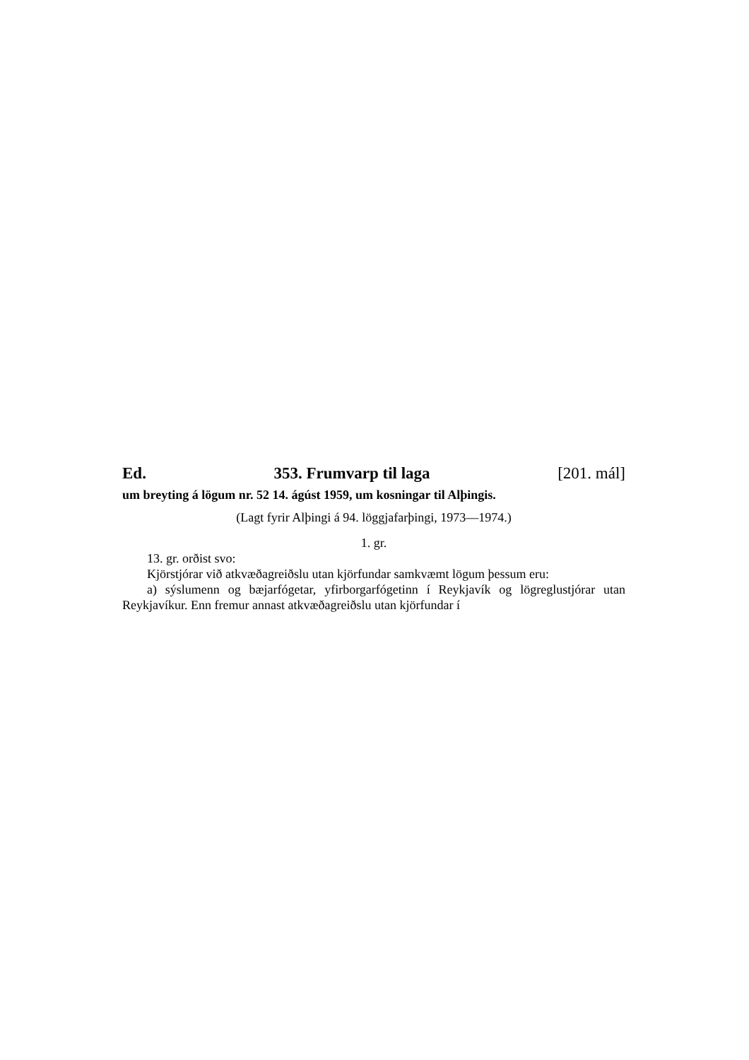Ed. 353. Frumvarp til laga [201. mál]
um breyting á lögum nr. 52 14. ágúst 1959, um kosningar til Alþingis.
(Lagt fyrir Alþingi á 94. löggjafarþingi, 1973—1974.)
1. gr.
13. gr. orðist svo:
Kjörstjórar við atkvæðagreiðslu utan kjörfundar samkvæmt lögum þessum eru:
a) sýslumenn og bæjarfógetar, yfirborgarfógetinn í Reykjavík og lögreglustjórar utan Reykjavíkur. Enn fremur annast atkvæðagreiðslu utan kjörfundar í